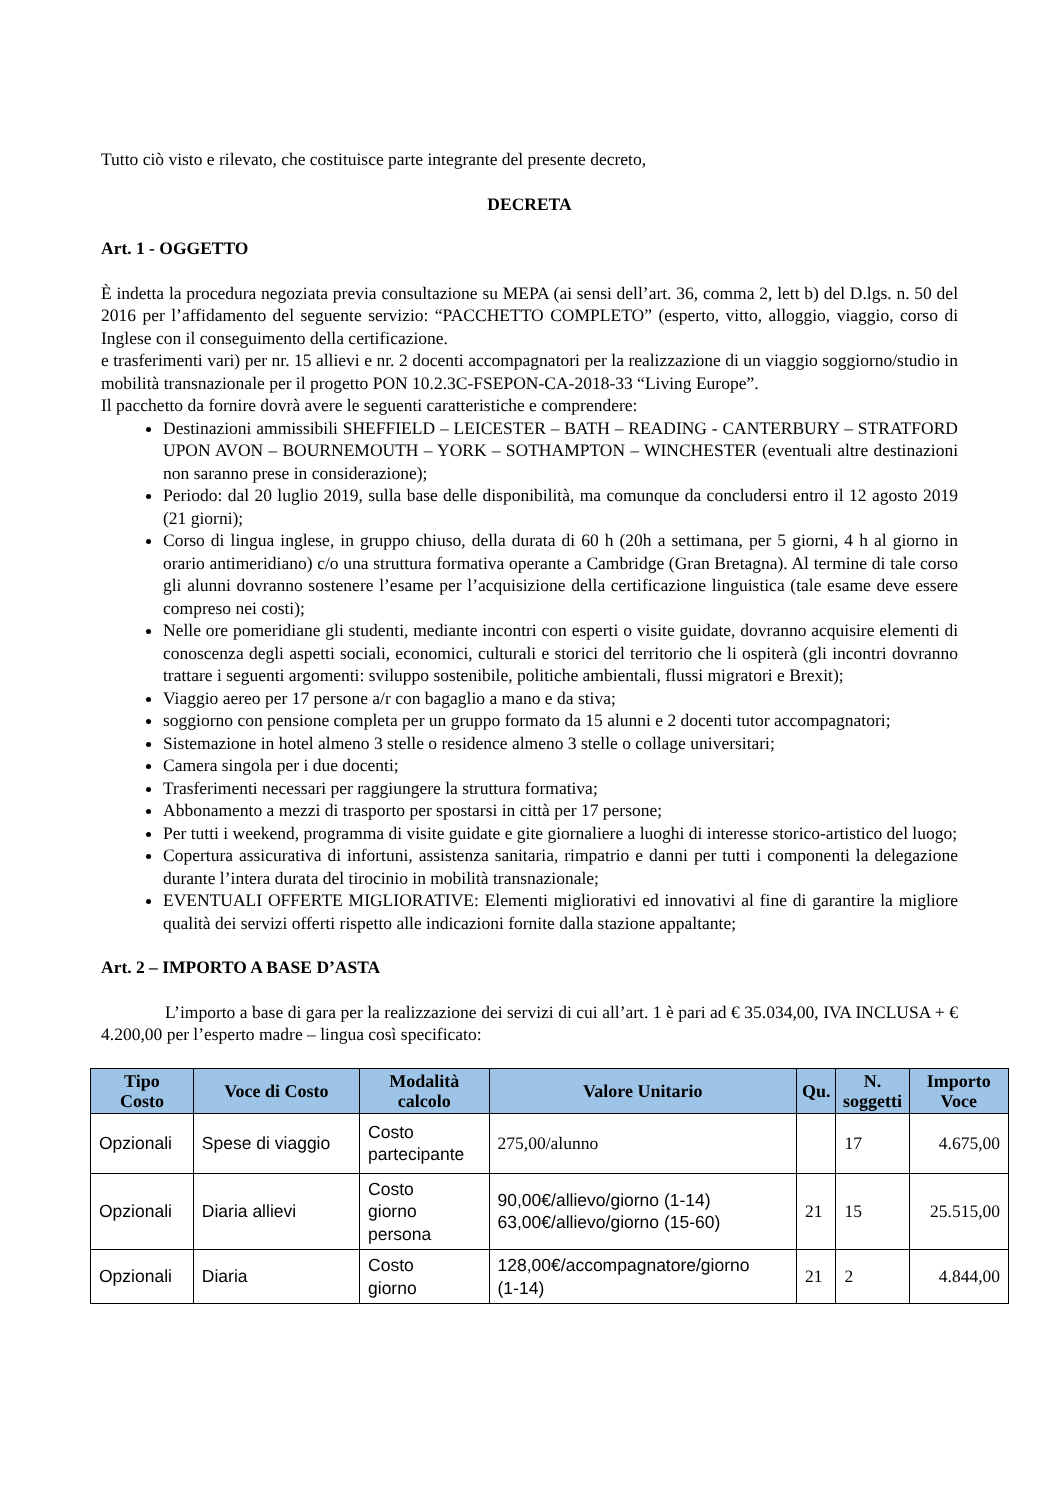Tutto ciò visto e rilevato, che costituisce parte integrante del presente decreto,
DECRETA
Art. 1 - OGGETTO
È indetta la procedura negoziata previa consultazione su MEPA (ai sensi dell’art. 36, comma 2, lett b) del D.lgs. n. 50 del 2016 per l’affidamento del seguente servizio: “PACCHETTO COMPLETO” (esperto, vitto, alloggio, viaggio, corso di Inglese con il conseguimento della certificazione.
e trasferimenti vari) per nr. 15 allievi e nr. 2 docenti accompagnatori per la realizzazione di un viaggio soggiorno/studio in mobilità transnazionale per il progetto PON 10.2.3C-FSEPON-CA-2018-33 “Living Europe”.
Il pacchetto da fornire dovrà avere le seguenti caratteristiche e comprendere:
Destinazioni ammissibili SHEFFIELD – LEICESTER – BATH – READING - CANTERBURY – STRATFORD UPON AVON – BOURNEMOUTH – YORK – SOTHAMPTON – WINCHESTER (eventuali altre destinazioni non saranno prese in considerazione);
Periodo: dal 20 luglio 2019, sulla base delle disponibilità, ma comunque da concludersi entro il 12 agosto 2019 (21 giorni);
Corso di lingua inglese, in gruppo chiuso, della durata di 60 h (20h a settimana, per 5 giorni, 4 h al giorno in orario antimeridiano) c/o una struttura formativa operante a Cambridge (Gran Bretagna). Al termine di tale corso gli alunni dovranno sostenere l’esame per l’acquisizione della certificazione linguistica (tale esame deve essere compreso nei costi);
Nelle ore pomeridiane gli studenti, mediante incontri con esperti o visite guidate, dovranno acquisire elementi di conoscenza degli aspetti sociali, economici, culturali e storici del territorio che li ospiterà (gli incontri dovranno trattare i seguenti argomenti: sviluppo sostenibile, politiche ambientali, flussi migratori e Brexit);
Viaggio aereo per 17 persone a/r con bagaglio a mano e da stiva;
soggiorno con pensione completa per un gruppo formato da 15 alunni e 2 docenti tutor accompagnatori;
Sistemazione in hotel almeno 3 stelle o residence almeno 3 stelle o collage universitari;
Camera singola per i due docenti;
Trasferimenti necessari per raggiungere la struttura formativa;
Abbonamento a mezzi di trasporto per spostarsi in città per 17 persone;
Per tutti i weekend, programma di visite guidate e gite giornaliere a luoghi di interesse storico-artistico del luogo;
Copertura assicurativa di infortuni, assistenza sanitaria, rimpatrio e danni per tutti i componenti la delegazione durante l’intera durata del tirocinio in mobilità transnazionale;
EVENTUALI OFFERTE MIGLIORATIVE: Elementi migliorativi ed innovativi al fine di garantire la migliore qualità dei servizi offerti rispetto alle indicazioni fornite dalla stazione appaltante;
Art. 2 – IMPORTO A BASE D’ASTA
L’importo a base di gara per la realizzazione dei servizi di cui all’art. 1 è pari ad € 35.034,00, IVA INCLUSA + € 4.200,00 per l’esperto madre – lingua così specificato:
| Tipo Costo | Voce di Costo | Modalità calcolo | Valore Unitario | Qu. | N. soggetti | Importo Voce |
| --- | --- | --- | --- | --- | --- | --- |
| Opzionali | Spese di viaggio | Costo partecipante | 275,00/alunno | | 17 | 4.675,00 |
| Opzionali | Diaria allievi | Costo giorno persona | 90,00€/allievo/giorno (1-14) 63,00€/allievo/giorno (15-60) | 21 | 15 | 25.515,00 |
| Opzionali | Diaria | Costo giorno | 128,00€/accompagnatore/giorno (1-14) | 21 | 2 | 4.844,00 |